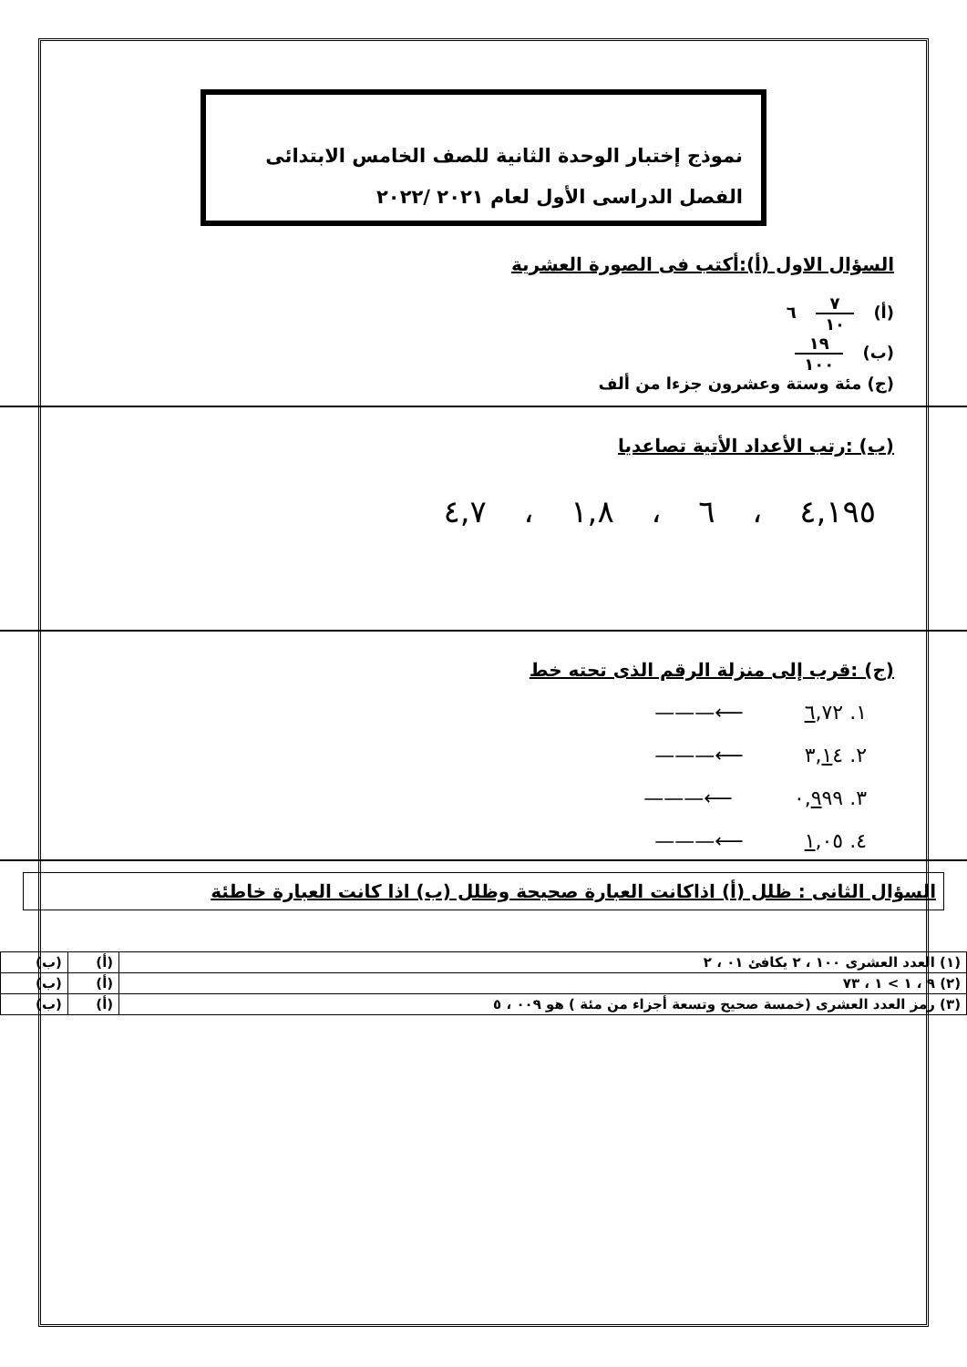نموذج إختبار الوحدة الثانية للصف الخامس الابتدائى
الفصل الدراسى الأول لعام ٢٠٢١ /٢٠٢٢
السؤال الاول (أ):أكتب فى الصورة العشرية
(أ) ٧ ١٠ ٦
(ب) ١٩ ١٠٠
(ج) مئة وستة وعشرون جزءا من ألف
(ب) :رتب الأعداد الأتية تصاعديا
٤,١٩٥ ، ٦ ، ١,٨ ، ٤,٧
(ج) :قرب إلى منزلة الرقم الذى تحته خط
١. ٦,٧٢ ⟵———
٢. ٣,١٤ ⟵———
٣. ٠,٩٩٩ ⟵———
٤. ١,٠٥ ⟵———
السؤال الثانى : ظلل (أ) اذاكانت العبارة صحيحة وظلل (ب) اذا كانت العبارة خاطئة
| (١) العدد العشرى ١٠٠ ، ٢ يكافئ ٠١ ، ٢ | (أ) | (ب) |
| (٢) ٩ ، ١ > ١ ، ٧٣ | (أ) | (ب) |
| (٣) رمز العدد العشرى (خمسة صحيح وتسعة أجزاء من مئة ) هو ٠٠٩ ، ٥ | (أ) | (ب) |